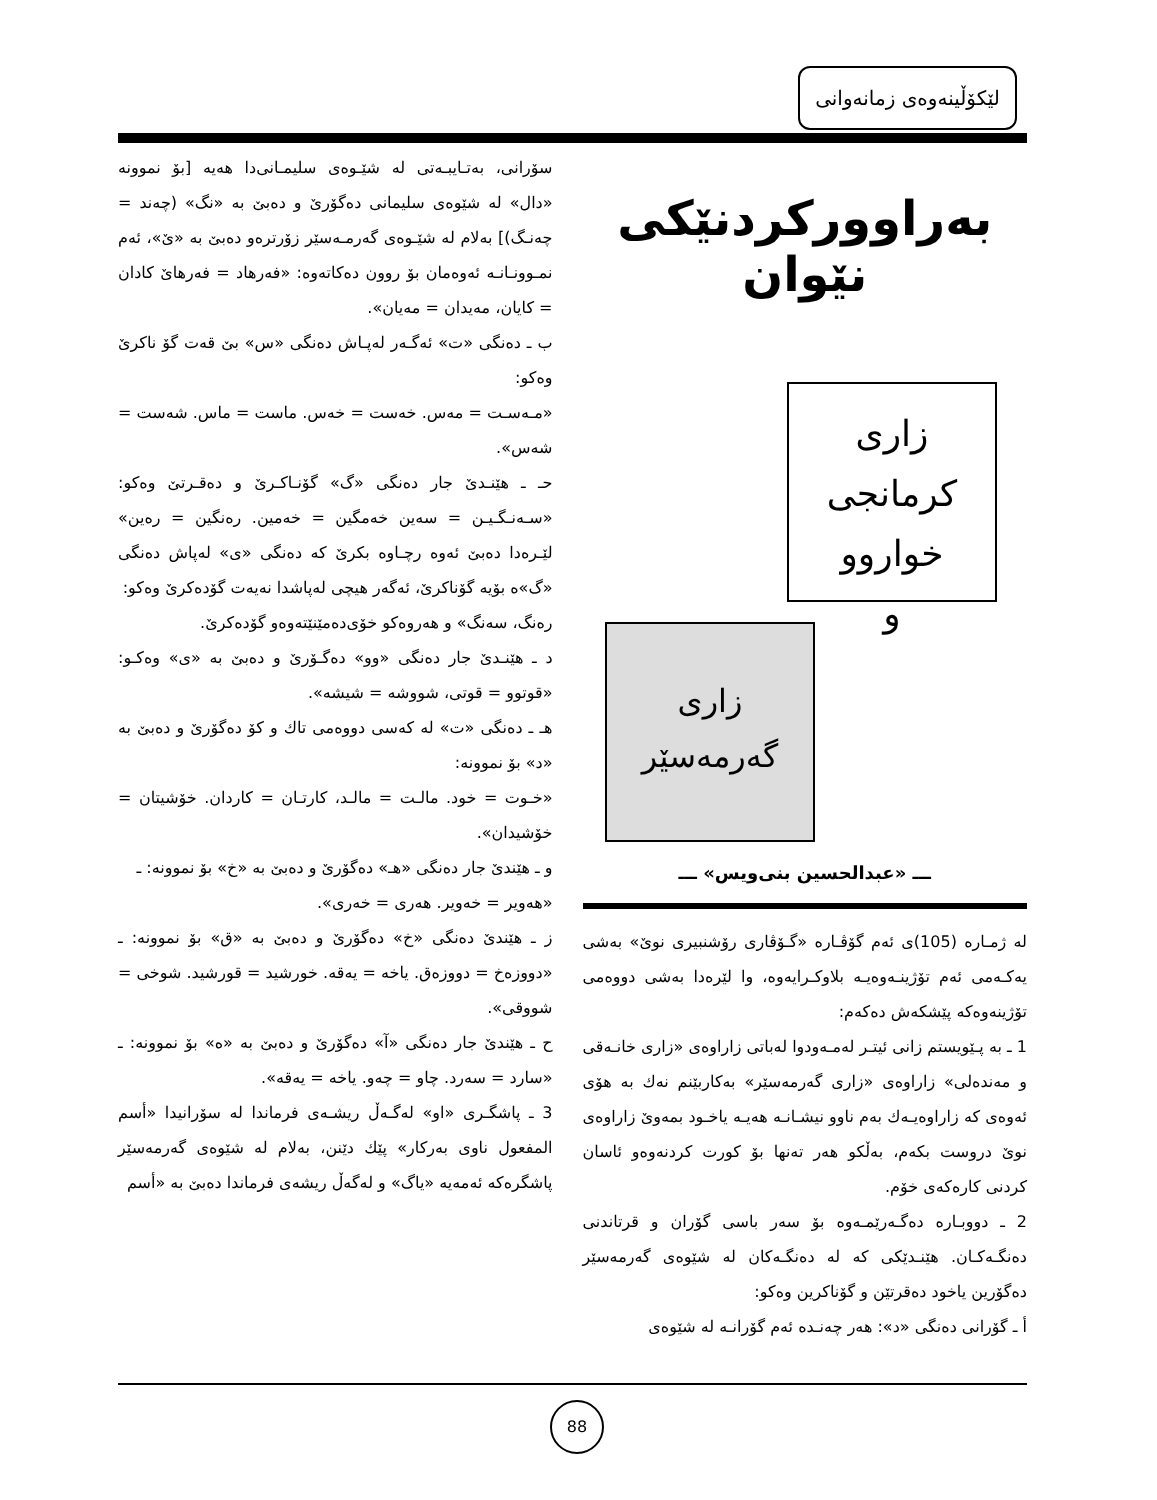لێکۆڵینەوەی زمانەوانی
بەراوورکردنێکی نێوان
زاری
کرمانجی خواروو
و
زاری
گەرمەسێر
ـــ «عبدالحسين بنی‌ویس» ـــ
لە ژمـارە (105)ی ئەم گۆڤـارە «گـۆڤاری رۆشنبیری نوێ» بەشی یەکـەمی ئەم تۆژینـەوەیـە بلاوکـرایەوە، وا لێرەدا بەشی دووەمی تۆژینەوەکە پێشکەش دەکەم:
1 ـ بە پـێویستم زانی ئیتـر لەمـەودوا لەباتی زاراوەی «زاری خانـەقی و مەندەلی» زاراوەی «زاری گەرمەسێر» بەکاربێنم نەك بە هۆی ئەوەی کە زاراوەیـەك بەم ناوو نیشـانـە هەیـە یاخـود بمەوێ زاراوەی نوێ دروست بکەم، بەڵکو هەر تەنها بۆ کورت کردنەوەو ئاسان کردنی کارەکەی خۆم.
2 ـ دووبـارە دەگـەرێمـەوە بۆ سەر باسی گۆران و قرتاندنی دەنگـەکـان. هێنـدێکی کە لە دەنگـەکان لە شێوەی گەرمەسێر دەگۆرین یاخود دەقرتێن و گۆناکرین وەکو:
أ ـ گۆرانی دەنگی «د»: هەر چەنـدە ئەم گۆرانـە لە شێوەی
سۆرانی، بەتـایبـەتی لە شێـوەی سلیمـانی‌دا هەیە [بۆ نموونە «دال» لە شێوەی سلیمانی دەگۆرێ و دەبێ بە «نگ» (چەند = چەنـگ)] بەلام لە شێـوەی گەرمـەسێر زۆرترەو دەبێ بە «ێ»، ئەم نمـوونـانـە ئەوەمان بۆ روون دەکاتەوە: «فەرهاد = فەرهاێ کادان = کایان، مەیدان = مەیان».
ب ـ دەنگی «ت» ئەگـەر لەپـاش دەنگی «س» بێ قەت گۆ ناکرێ وەکو:
«مـەسـت = مەس. خەست = خەس. ماست = ماس. شەست = شەس».
حـ ـ هێنـدێ جار دەنگی «گ» گۆنـاکـرێ و دەقـرتێ وەکو: «سـەنـگـیـن = سەین خەمگین = خەمین. رەنگین = رەین» لێـرەدا دەبێ ئەوە رچـاوە بکرێ کە دەنگی «ی» لەپاش دەنگی «گ»ە بۆیە گۆناکرێ، ئەگەر هیچی لەپاشدا نەیەت گۆدەکرێ وەکو:
رەنگ، سەنگ» و هەروەکو خۆی‌دەمێنێتەوەو گۆدەکرێ.
د ـ هێنـدێ جار دەنگی «وو» دەگـۆرێ و دەبێ بە «ی» وەکـو: «قوتوو = قوتی، شووشە = شیشە».
هـ ـ دەنگی «ت» لە کەسی دووەمی تاك و کۆ دەگۆرێ و دەبێ بە «د» بۆ نموونە:
«خـوت = خود. مالـت = مالـد، کارتـان = کاردان. خۆشیتان = خۆشیدان».
و ـ هێندێ جار دەنگی «هـ» دەگۆرێ و دەبێ بە «خ» بۆ نموونە: ـ
«هەویر = خەویر. هەری = خەری».
ز ـ هێندێ دەنگی «خ» دەگۆرێ و دەبێ بە «ق» بۆ نموونە: ـ «دووزەخ = دووزەق. یاخە = یەقە. خورشید = قورشید. شوخی = شووقی».
ح ـ هێندێ جار دەنگی «آ» دەگۆرێ و دەبێ بە «ە» بۆ نموونە: ـ «سارد = سەرد. چاو = چەو. یاخە = یەقە».
3 ـ پاشگـری «او» لەگـەڵ ریشـەی فرماندا لە سۆرانیدا «أسم المفعول ناوی بەرکار» پێك دێنن، بەلام لە شێوەی گەرمەسێر پاشگرەکە ئەمەیە «یاگ» و لەگەڵ ریشەی فرماندا دەبێ بە «أسم
88